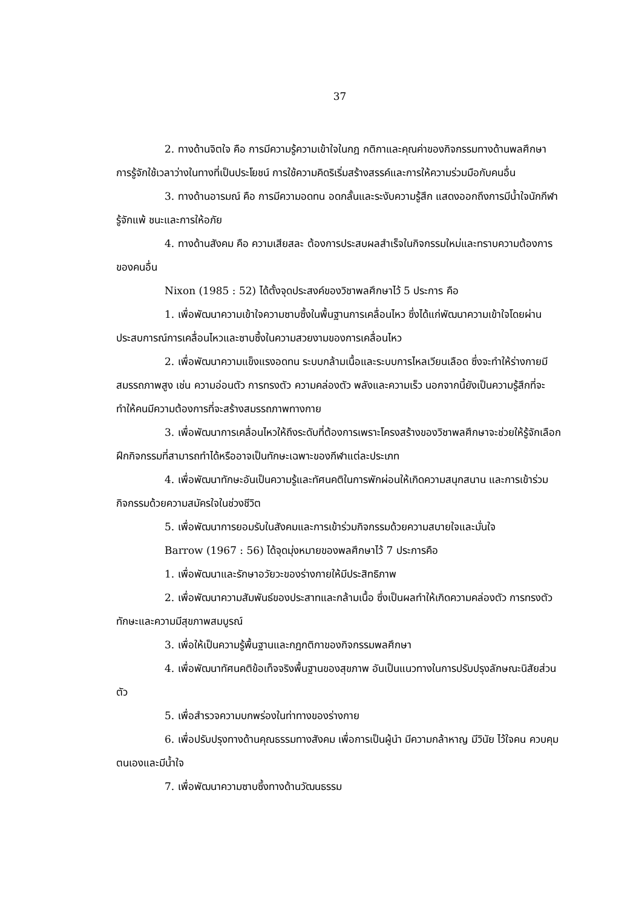37
2. ทางด้านจิตใจ คือ การมีความรู้ความเข้าใจในกฎ กติกาและคุณค่าของกิจกรรมทางด้านพลศึกษา การรู้จักใช้เวลาว่างในทางที่เป็นประโยชน์ การใช้ความคิดริเริ่มสร้างสรรค์และการให้ความร่วมมือกับคนอื่น
3. ทางด้านอารมณ์ คือ การมีความอดทน อดกลั้นและระงับความรู้สึก แสดงออกถึงการมีน้ำใจนักกีฬา รู้จักแพ้ ชนะและการให้อภัย
4. ทางด้านสังคม คือ ความเสียสละ ต้องการประสบผลสำเร็จในกิจกรรมใหม่และทราบความต้องการของคนอื่น
Nixon (1985 : 52) ได้ตั้งจุดประสงค์ของวิชาพลศึกษาไว้ 5 ประการ คือ
1. เพื่อพัฒนาความเข้าใจความซาบซึ้งในพื้นฐานการเคลื่อนไหว ซึ่งได้แก่พัฒนาความเข้าใจโดยผ่านประสบการณ์การเคลื่อนไหวและซาบซึ้งในความสวยงามของการเคลื่อนไหว
2. เพื่อพัฒนาความแข็งแรงอดทน ระบบกล้ามเนื้อและระบบการไหลเวียนเลือด ซึ่งจะทำให้ร่างกายมีสมรรถภาพสูง เช่น ความอ่อนตัว การทรงตัว ความคล่องตัว พลังและความเร็ว นอกจากนี้ยังเป็นความรู้สึกที่จะทำให้คนมีความต้องการที่จะสร้างสมรรถภาพทางกาย
3. เพื่อพัฒนาการเคลื่อนไหวให้ถึงระดับที่ต้องการเพราะโครงสร้างของวิชาพลศึกษาจะช่วยให้รู้จักเลือกฝึกกิจกรรมที่สามารถทำได้หรืออาจเป็นทักษะเฉพาะของกีฬาแต่ละประเภท
4. เพื่อพัฒนาทักษะอันเป็นความรู้และทัศนคติในการพักผ่อนให้เกิดความสนุกสนาน และการเข้าร่วมกิจกรรมด้วยความสมัครใจในช่วงชีวิต
5. เพื่อพัฒนาการยอมรับในสังคมและการเข้าร่วมกิจกรรมด้วยความสบายใจและมั่นใจ
Barrow (1967 : 56) ได้จุดมุ่งหมายของพลศึกษาไว้ 7 ประการคือ
1. เพื่อพัฒนาและรักษาอวัยวะของร่างกายให้มีประสิทธิภาพ
2. เพื่อพัฒนาความสัมพันธ์ของประสาทและกล้ามเนื้อ ซึ่งเป็นผลทำให้เกิดความคล่องตัว การทรงตัว ทักษะและความมีสุขภาพสมบูรณ์
3. เพื่อให้เป็นความรู้พื้นฐานและกฎกติกาของกิจกรรมพลศึกษา
4. เพื่อพัฒนาทัศนคติข้อเท็จจริงพื้นฐานของสุขภาพ อันเป็นแนวทางในการปรับปรุงลักษณะนิสัยส่วนตัว
5. เพื่อสำรวจความบกพร่องในท่าทางของร่างกาย
6. เพื่อปรับปรุงทางด้านคุณธรรมทางสังคม เพื่อการเป็นผู้นำ มีความกล้าหาญ มีวินัย ไว้ใจคน ควบคุมตนเองและมีน้ำใจ
7. เพื่อพัฒนาความซาบซึ้งทางด้านวัฒนธรรม